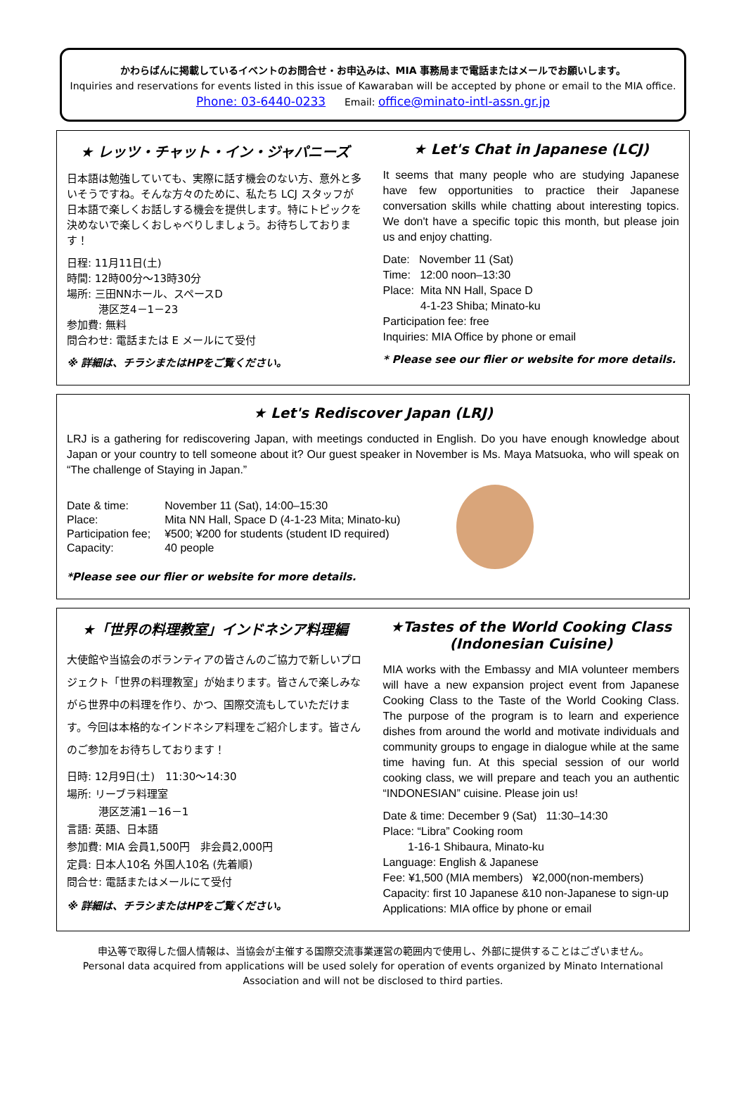かわらばんに掲載しているイベントのお問合せ・お申込みは、MIA 事務局まで電話またはメールでお願いします。
Inquiries and reservations for events listed in this issue of Kawaraban will be accepted by phone or email to the MIA office.
Phone: 03-6440-0233 Email: office@minato-intl-assn.gr.jp
★ レッツ・チャット・イン・ジャパニーズ
日本語は勉強していても、実際に話す機会のない方、意外と多いそうですね。そんな方々のために、私たち LCJ スタッフが日本語で楽しくお話しする機会を提供します。特にトピックを決めないで楽しくおしゃべりしましょう。お待ちしております！
日程: 11月11日(土)
時間: 12時00分～13時30分
場所: 三田NNホール、スペースD
　　　港区芝4－1－23
参加費: 無料
問合わせ: 電話または E メールにて受付
※ 詳細は、チラシまたはHPをご覧ください。
★ Let's Chat in Japanese (LCJ)
It seems that many people who are studying Japanese have few opportunities to practice their Japanese conversation skills while chatting about interesting topics. We don't have a specific topic this month, but please join us and enjoy chatting.
Date: November 11 (Sat)
Time: 12:00 noon–13:30
Place: Mita NN Hall, Space D
4-1-23 Shiba; Minato-ku
Participation fee: free
Inquiries: MIA Office by phone or email
* Please see our flier or website for more details.
★ Let's Rediscover Japan (LRJ)
LRJ is a gathering for rediscovering Japan, with meetings conducted in English. Do you have enough knowledge about Japan or your country to tell someone about it? Our guest speaker in November is Ms. Maya Matsuoka, who will speak on “The challenge of Staying in Japan.”
| Date & time: | November 11 (Sat), 14:00–15:30 |
| Place: | Mita NN Hall, Space D (4-1-23 Mita; Minato-ku) |
| Participation fee; | ¥500; ¥200 for students (student ID required) |
| Capacity: | 40 people |
*Please see our flier or website for more details.
★「世界の料理教室」インドネシア料理編
大使館や当協会のボランティアの皆さんのご協力で新しいプロジェクト「世界の料理教室」が始まります。皆さんで楽しみながら世界中の料理を作り、かつ、国際交流もしていただけます。今回は本格的なインドネシア料理をご紹介します。皆さんのご参加をお待ちしております！
日時: 12月9日(土)　11:30～14:30
場所: リーブラ料理室
　　　港区芝浦1－16－1
言語: 英語、日本語
参加費: MIA 会員1,500円　非会員2,000円
定員: 日本人10名 外国人10名 (先着順)
問合せ: 電話またはメールにて受付
※ 詳細は、チラシまたはHPをご覧ください。
★Tastes of the World Cooking Class
(Indonesian Cuisine)
MIA works with the Embassy and MIA volunteer members will have a new expansion project event from Japanese Cooking Class to the Taste of the World Cooking Class. The purpose of the program is to learn and experience dishes from around the world and motivate individuals and community groups to engage in dialogue while at the same time having fun. At this special session of our world cooking class, we will prepare and teach you an authentic “INDONESIAN” cuisine. Please join us!
Date & time: December 9 (Sat) 11:30–14:30
Place: “Libra” Cooking room
1-16-1 Shibaura, Minato-ku
Language: English & Japanese
Fee: ¥1,500 (MIA members) ¥2,000(non-members)
Capacity: first 10 Japanese &10 non-Japanese to sign-up
Applications: MIA office by phone or email
申込等で取得した個人情報は、当協会が主催する国際交流事業運営の範囲内で使用し、外部に提供することはございません。
Personal data acquired from applications will be used solely for operation of events organized by Minato International Association and will not be disclosed to third parties.